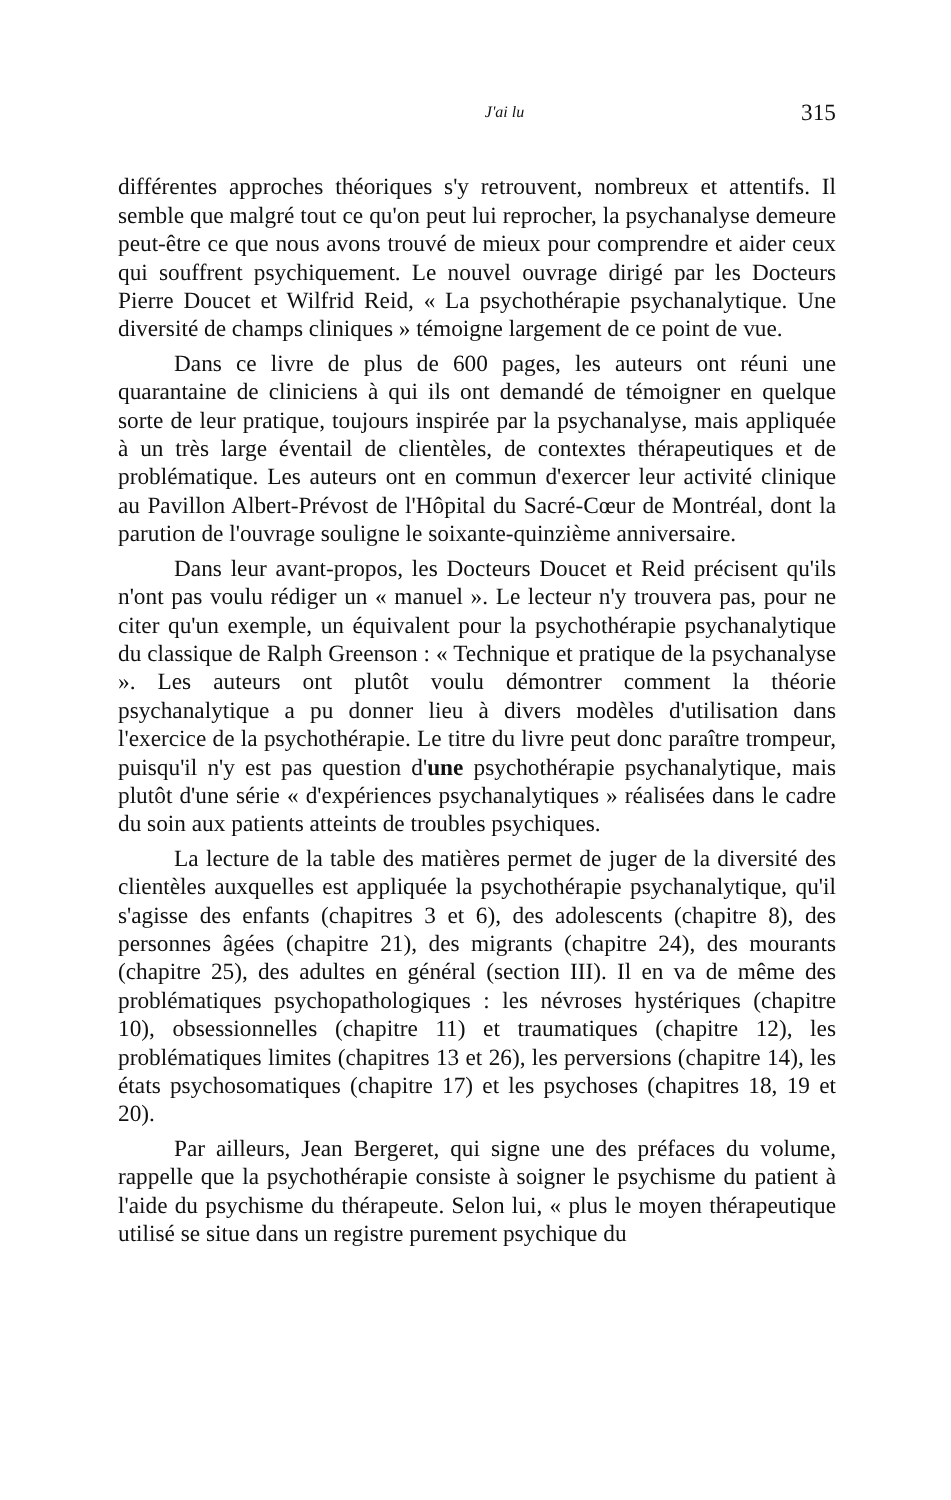J'ai lu 315
différentes approches théoriques s'y retrouvent, nombreux et attentifs. Il semble que malgré tout ce qu'on peut lui reprocher, la psychanalyse demeure peut-être ce que nous avons trouvé de mieux pour comprendre et aider ceux qui souffrent psychiquement. Le nouvel ouvrage dirigé par les Docteurs Pierre Doucet et Wilfrid Reid, « La psychothérapie psychanalytique. Une diversité de champs cliniques » témoigne largement de ce point de vue.
Dans ce livre de plus de 600 pages, les auteurs ont réuni une quarantaine de cliniciens à qui ils ont demandé de témoigner en quelque sorte de leur pratique, toujours inspirée par la psychanalyse, mais appliquée à un très large éventail de clientèles, de contextes thérapeutiques et de problématique. Les auteurs ont en commun d'exercer leur activité clinique au Pavillon Albert-Prévost de l'Hôpital du Sacré-Cœur de Montréal, dont la parution de l'ouvrage souligne le soixante-quinzième anniversaire.
Dans leur avant-propos, les Docteurs Doucet et Reid précisent qu'ils n'ont pas voulu rédiger un « manuel ». Le lecteur n'y trouvera pas, pour ne citer qu'un exemple, un équivalent pour la psychothérapie psychanalytique du classique de Ralph Greenson : « Technique et pratique de la psychanalyse ». Les auteurs ont plutôt voulu démontrer comment la théorie psychanalytique a pu donner lieu à divers modèles d'utilisation dans l'exercice de la psychothérapie. Le titre du livre peut donc paraître trompeur, puisqu'il n'y est pas question d'une psychothérapie psychanalytique, mais plutôt d'une série « d'expériences psychanalytiques » réalisées dans le cadre du soin aux patients atteints de troubles psychiques.
La lecture de la table des matières permet de juger de la diversité des clientèles auxquelles est appliquée la psychothérapie psychanalytique, qu'il s'agisse des enfants (chapitres 3 et 6), des adolescents (chapitre 8), des personnes âgées (chapitre 21), des migrants (chapitre 24), des mourants (chapitre 25), des adultes en général (section III). Il en va de même des problématiques psychopathologiques : les névroses hystériques (chapitre 10), obsessionnelles (chapitre 11) et traumatiques (chapitre 12), les problématiques limites (chapitres 13 et 26), les perversions (chapitre 14), les états psychosomatiques (chapitre 17) et les psychoses (chapitres 18, 19 et 20).
Par ailleurs, Jean Bergeret, qui signe une des préfaces du volume, rappelle que la psychothérapie consiste à soigner le psychisme du patient à l'aide du psychisme du thérapeute. Selon lui, « plus le moyen thérapeutique utilisé se situe dans un registre purement psychique du